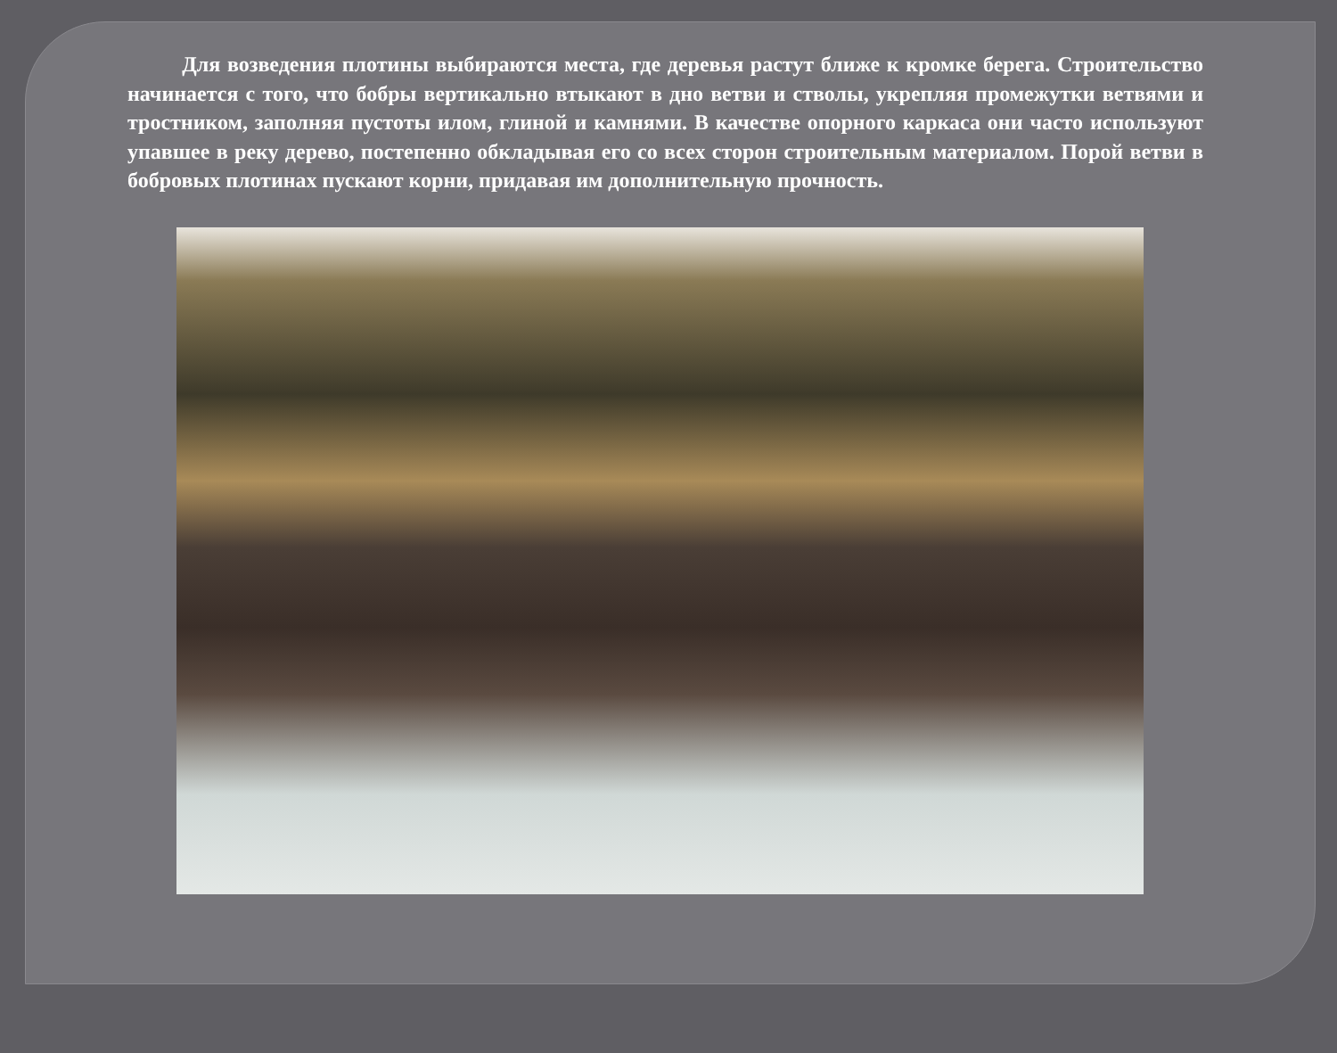Для возведения плотины выбираются места, где деревья растут ближе к кромке берега. Строительство начинается с того, что бобры вертикально втыкают в дно ветви и стволы, укрепляя промежутки ветвями и тростником, заполняя пустоты илом, глиной и камнями. В качестве опорного каркаса они часто используют упавшее в реку дерево, постепенно обкладывая его со всех сторон строительным материалом. Порой ветви в бобровых плотинах пускают корни, придавая им дополнительную прочность.